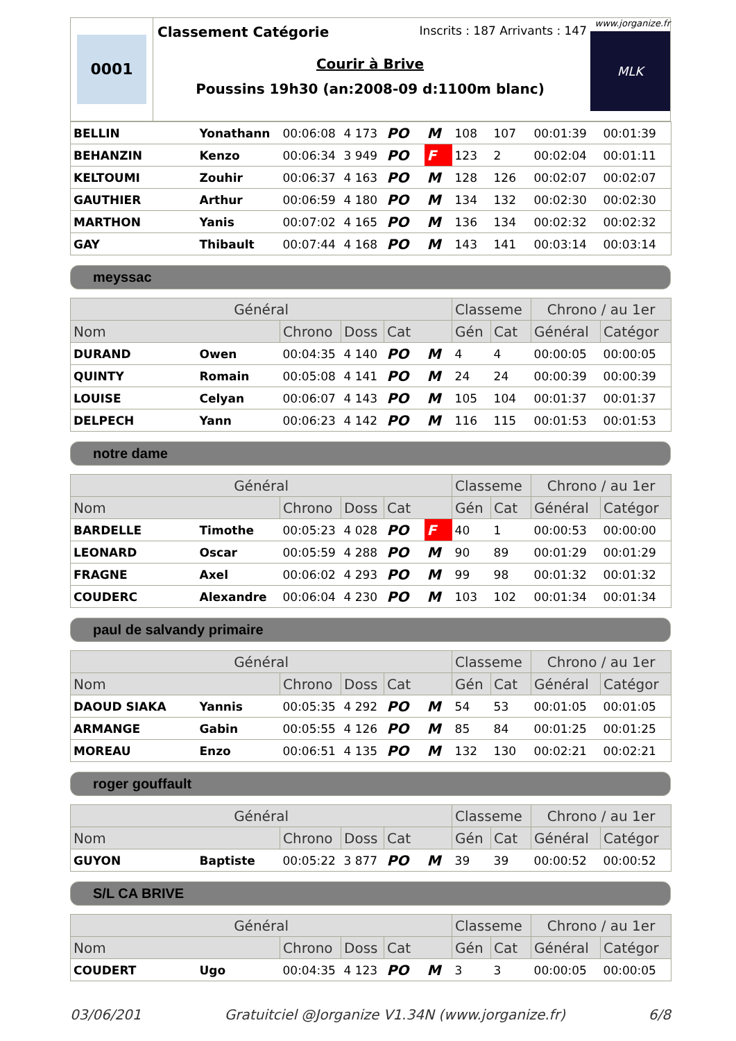0001
Classement Catégorie Inscrits : 187 Arrivants : 147
Courir à Brive
Poussins 19h30 (an:2008-09 d:1100m blanc)
www.jorganize.fr
MLK
| BELLIN | Yonathann | 00:06:08 | 4 173 | PO | M | 108 | 107 | 00:01:39 | 00:01:39 |
| BEHANZIN | Kenzo | 00:06:34 | 3 949 | PO | F | 123 | 2 | 00:02:04 | 00:01:11 |
| KELTOUMI | Zouhir | 00:06:37 | 4 163 | PO | M | 128 | 126 | 00:02:07 | 00:02:07 |
| GAUTHIER | Arthur | 00:06:59 | 4 180 | PO | M | 134 | 132 | 00:02:30 | 00:02:30 |
| MARTHON | Yanis | 00:07:02 | 4 165 | PO | M | 136 | 134 | 00:02:32 | 00:02:32 |
| GAY | Thibault | 00:07:44 | 4 168 | PO | M | 143 | 141 | 00:03:14 | 00:03:14 |
meyssac
| Général | | | | | | Classeme | | Chrono / au 1er | |
| --- | --- | --- | --- | --- | --- | --- | --- | --- | --- |
| Nom | | Chrono | Doss | Cat | | Gén | Cat | Général | Catégor |
| DURAND | Owen | 00:04:35 | 4 140 | PO | M | 4 | 4 | 00:00:05 | 00:00:05 |
| QUINTY | Romain | 00:05:08 | 4 141 | PO | M | 24 | 24 | 00:00:39 | 00:00:39 |
| LOUISE | Celyan | 00:06:07 | 4 143 | PO | M | 105 | 104 | 00:01:37 | 00:01:37 |
| DELPECH | Yann | 00:06:23 | 4 142 | PO | M | 116 | 115 | 00:01:53 | 00:01:53 |
notre dame
| Général | | | | | | Classeme | | Chrono / au 1er | |
| --- | --- | --- | --- | --- | --- | --- | --- | --- | --- |
| Nom | | Chrono | Doss | Cat | | Gén | Cat | Général | Catégor |
| BARDELLE | Timothe | 00:05:23 | 4 028 | PO | F | 40 | 1 | 00:00:53 | 00:00:00 |
| LEONARD | Oscar | 00:05:59 | 4 288 | PO | M | 90 | 89 | 00:01:29 | 00:01:29 |
| FRAGNE | Axel | 00:06:02 | 4 293 | PO | M | 99 | 98 | 00:01:32 | 00:01:32 |
| COUDERC | Alexandre | 00:06:04 | 4 230 | PO | M | 103 | 102 | 00:01:34 | 00:01:34 |
paul de salvandy primaire
| Général | | | | | | Classeme | | Chrono / au 1er | |
| --- | --- | --- | --- | --- | --- | --- | --- | --- | --- |
| Nom | | Chrono | Doss | Cat | | Gén | Cat | Général | Catégor |
| DAOUD SIAKA | Yannis | 00:05:35 | 4 292 | PO | M | 54 | 53 | 00:01:05 | 00:01:05 |
| ARMANGE | Gabin | 00:05:55 | 4 126 | PO | M | 85 | 84 | 00:01:25 | 00:01:25 |
| MOREAU | Enzo | 00:06:51 | 4 135 | PO | M | 132 | 130 | 00:02:21 | 00:02:21 |
roger gouffault
| Général | | | | | | Classeme | | Chrono / au 1er | |
| --- | --- | --- | --- | --- | --- | --- | --- | --- | --- |
| Nom | | Chrono | Doss | Cat | | Gén | Cat | Général | Catégor |
| GUYON | Baptiste | 00:05:22 | 3 877 | PO | M | 39 | 39 | 00:00:52 | 00:00:52 |
S/L CA BRIVE
| Général | | | | | | Classeme | | Chrono / au 1er | |
| --- | --- | --- | --- | --- | --- | --- | --- | --- | --- |
| Nom | | Chrono | Doss | Cat | | Gén | Cat | Général | Catégor |
| COUDERT | Ugo | 00:04:35 | 4 123 | PO | M | 3 | 3 | 00:00:05 | 00:00:05 |
03/06/201 Gratuitciel @Jorganize V1.34N (www.jorganize.fr) 6/8